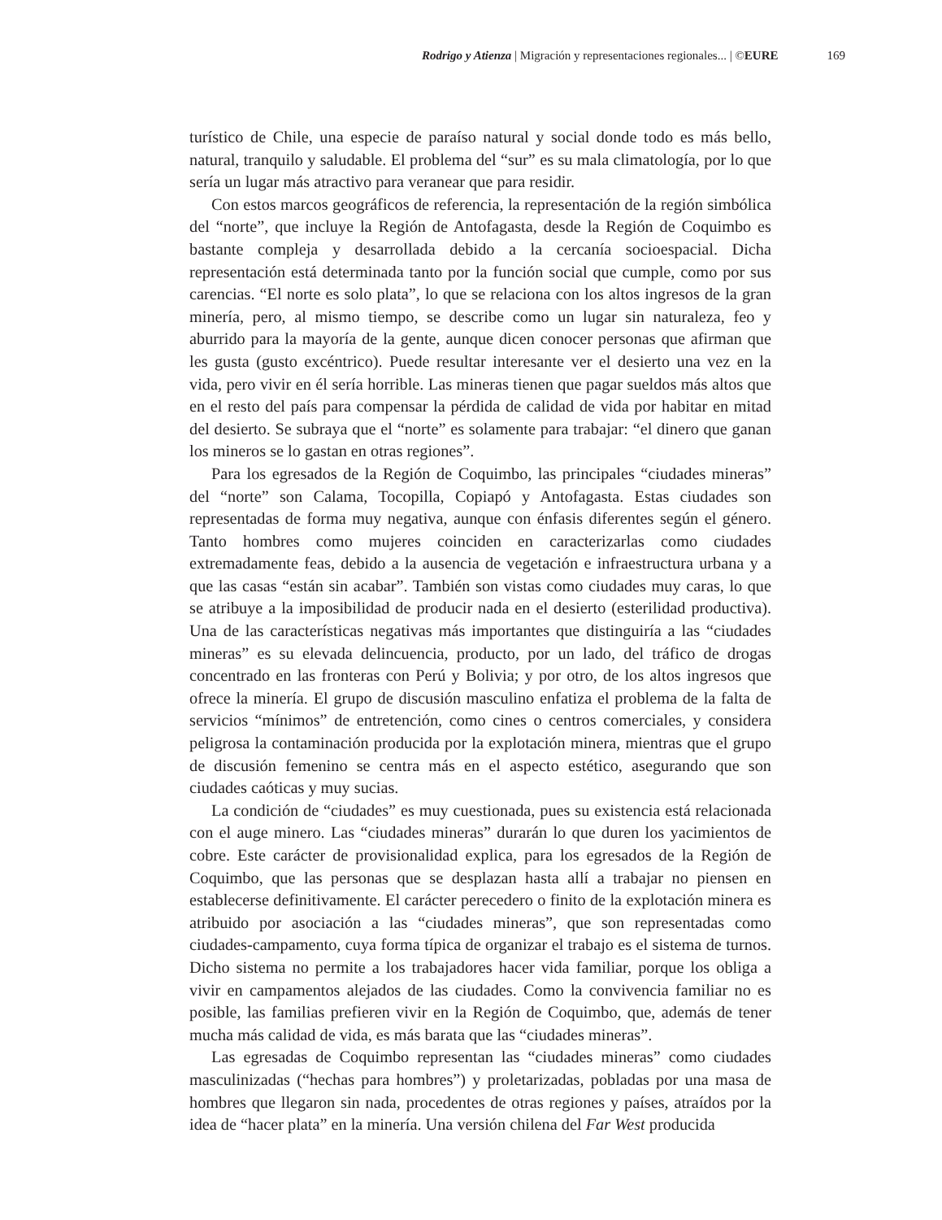Rodrigo y Atienza | Migración y representaciones regionales... | ©EURE 169
turístico de Chile, una especie de paraíso natural y social donde todo es más bello, natural, tranquilo y saludable. El problema del “sur” es su mala climatología, por lo que sería un lugar más atractivo para veranear que para residir.
Con estos marcos geográficos de referencia, la representación de la región simbólica del “norte”, que incluye la Región de Antofagasta, desde la Región de Coquimbo es bastante compleja y desarrollada debido a la cercanía socioespacial. Dicha representación está determinada tanto por la función social que cumple, como por sus carencias. “El norte es solo plata”, lo que se relaciona con los altos ingresos de la gran minería, pero, al mismo tiempo, se describe como un lugar sin naturaleza, feo y aburrido para la mayoría de la gente, aunque dicen conocer personas que afirman que les gusta (gusto excéntrico). Puede resultar interesante ver el desierto una vez en la vida, pero vivir en él sería horrible. Las mineras tienen que pagar sueldos más altos que en el resto del país para compensar la pérdida de calidad de vida por habitar en mitad del desierto. Se subraya que el “norte” es solamente para trabajar: “el dinero que ganan los mineros se lo gastan en otras regiones”.
Para los egresados de la Región de Coquimbo, las principales “ciudades mineras” del “norte” son Calama, Tocopilla, Copiapó y Antofagasta. Estas ciudades son representadas de forma muy negativa, aunque con énfasis diferentes según el género. Tanto hombres como mujeres coinciden en caracterizarlas como ciudades extremadamente feas, debido a la ausencia de vegetación e infraestructura urbana y a que las casas “están sin acabar”. También son vistas como ciudades muy caras, lo que se atribuye a la imposibilidad de producir nada en el desierto (esterilidad productiva). Una de las características negativas más importantes que distinguiría a las “ciudades mineras” es su elevada delincuencia, producto, por un lado, del tráfico de drogas concentrado en las fronteras con Perú y Bolivia; y por otro, de los altos ingresos que ofrece la minería. El grupo de discusión masculino enfatiza el problema de la falta de servicios “mínimos” de entretención, como cines o centros comerciales, y considera peligrosa la contaminación producida por la explotación minera, mientras que el grupo de discusión femenino se centra más en el aspecto estético, asegurando que son ciudades caóticas y muy sucias.
La condición de “ciudades” es muy cuestionada, pues su existencia está relacionada con el auge minero. Las “ciudades mineras” durarán lo que duren los yacimientos de cobre. Este carácter de provisionalidad explica, para los egresados de la Región de Coquimbo, que las personas que se desplazan hasta allí a trabajar no piensen en establecerse definitivamente. El carácter perecedero o finito de la explotación minera es atribuido por asociación a las “ciudades mineras”, que son representadas como ciudades-campamento, cuya forma típica de organizar el trabajo es el sistema de turnos. Dicho sistema no permite a los trabajadores hacer vida familiar, porque los obliga a vivir en campamentos alejados de las ciudades. Como la convivencia familiar no es posible, las familias prefieren vivir en la Región de Coquimbo, que, además de tener mucha más calidad de vida, es más barata que las “ciudades mineras”.
Las egresadas de Coquimbo representan las “ciudades mineras” como ciudades masculinizadas (“hechas para hombres”) y proletarizadas, pobladas por una masa de hombres que llegaron sin nada, procedentes de otras regiones y países, atraídos por la idea de “hacer plata” en la minería. Una versión chilena del Far West producida